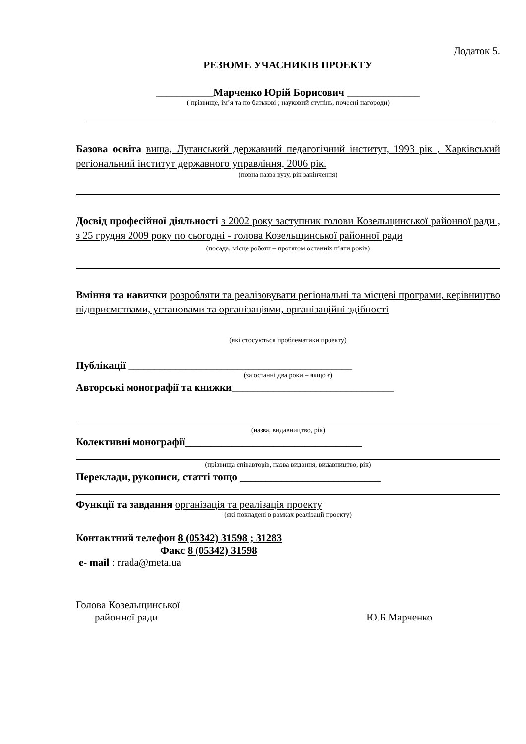Додаток 5.
РЕЗЮМЕ УЧАСНИКІВ ПРОЕКТУ
___________Марченко Юрій Борисович ______________
( прізвище, ім’я та по батькові ; науковий ступінь, почесні нагороди)
Базова освіта вища, Луганський державний педагогічний інститут, 1993 рік , Харківський регіональний інститут державного управління, 2006 рік.
(повна назва вузу, рік закінчення)
Досвід професійної діяльності з 2002 року заступник голови Козельщинської районної ради , з 25 грудня 2009 року по сьогодні - голова Козельщинської районної ради
(посада, місце роботи – протягом останніх п’яти років)
Вміння та навички розробляти та реалізовувати регіональні та місцеві програми, керівництво підприємствами, установами та організаціями, організаційні здібності
(які стосуються проблематики проекту)
Публікації ___________________________________________
(за останні два роки – якщо є)
Авторські монографії та книжки_______________________________
(назва, видавництво, рік)
Колективні монографії__________________________________
(прізвища співавторів, назва видання, видавництво, рік)
Переклади, рукописи, статті тощо ___________________________
Функції та завдання організація та реалізація проекту
(які покладені в рамках реалізації проекту)
Контактний телефон 8 (05342) 31598 ; 31283
Факс 8 (05342) 31598
e- mail : rrada@meta.ua
Голова Козельщинської
районної ради Ю.Б.Марченко